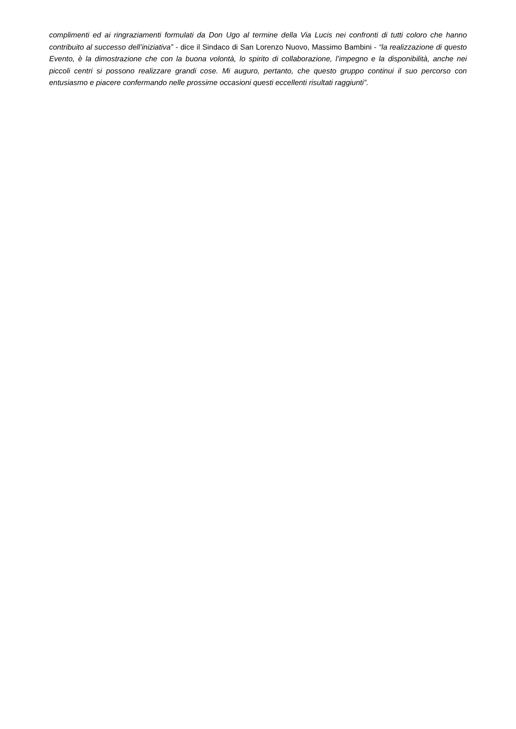complimenti ed ai ringraziamenti formulati da Don Ugo al termine della Via Lucis nei confronti di tutti coloro che hanno contribuito al successo dell’iniziativa” - dice il Sindaco di San Lorenzo Nuovo, Massimo Bambini - “la realizzazione di questo Evento, è la dimostrazione che con la buona volontà, lo spirito di collaborazione, l’impegno e la disponibilità, anche nei piccoli centri si possono realizzare grandi cose. Mi auguro, pertanto, che questo gruppo continui il suo percorso con entusiasmo e piacere confermando nelle prossime occasioni questi eccellenti risultati raggiunti”.